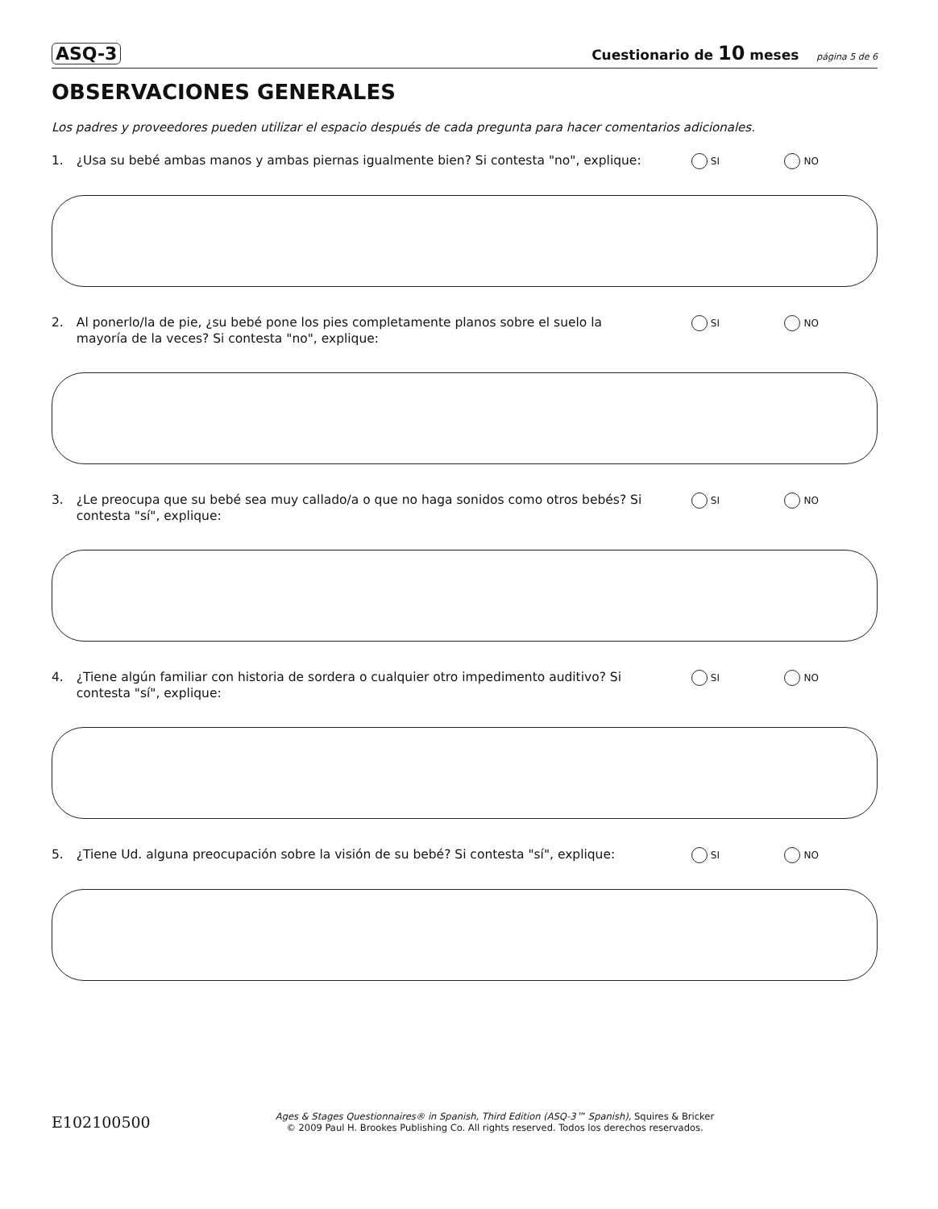ASQ-3 Cuestionario de 10 meses página 5 de 6
OBSERVACIONES GENERALES
Los padres y proveedores pueden utilizar el espacio después de cada pregunta para hacer comentarios adicionales.
1. ¿Usa su bebé ambas manos y ambas piernas igualmente bien? Si contesta "no", explique: SI NO
2. Al ponerlo/la de pie, ¿su bebé pone los pies completamente planos sobre el suelo la mayoría de la veces? Si contesta "no", explique: SI NO
3. ¿Le preocupa que su bebé sea muy callado/a o que no haga sonidos como otros bebés? Si contesta "sí", explique: SI NO
4. ¿Tiene algún familiar con historia de sordera o cualquier otro impedimento auditivo? Si contesta "sí", explique: SI NO
5. ¿Tiene Ud. alguna preocupación sobre la visión de su bebé? Si contesta "sí", explique: SI NO
E102100500 Ages & Stages Questionnaires® in Spanish, Third Edition (ASQ-3™ Spanish), Squires & Bricker
© 2009 Paul H. Brookes Publishing Co. All rights reserved. Todos los derechos reservados.